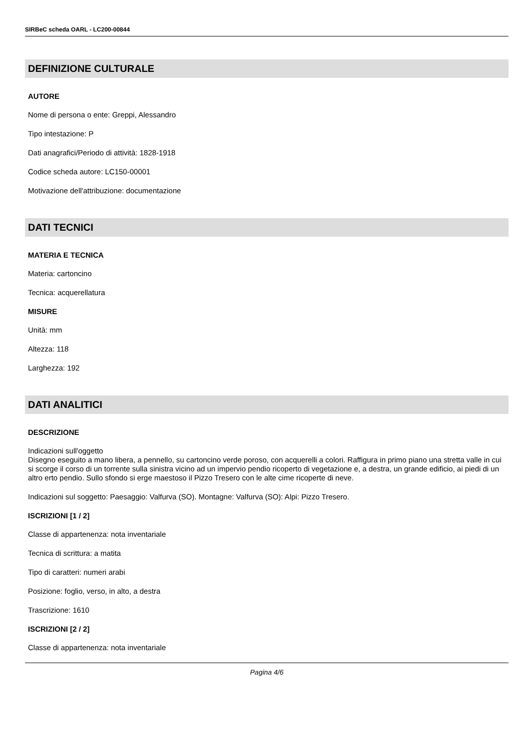SIRBeC scheda OARL - LC200-00844
DEFINIZIONE CULTURALE
AUTORE
Nome di persona o ente: Greppi, Alessandro
Tipo intestazione: P
Dati anagrafici/Periodo di attività: 1828-1918
Codice scheda autore: LC150-00001
Motivazione dell'attribuzione: documentazione
DATI TECNICI
MATERIA E TECNICA
Materia: cartoncino
Tecnica: acquerellatura
MISURE
Unità: mm
Altezza: 118
Larghezza: 192
DATI ANALITICI
DESCRIZIONE
Indicazioni sull'oggetto
Disegno eseguito a mano libera, a pennello, su cartoncino verde poroso, con acquerelli a colori. Raffigura in primo piano una stretta valle in cui si scorge il corso di un torrente sulla sinistra vicino ad un impervio pendio ricoperto di vegetazione e, a destra, un grande edificio, ai piedi di un altro erto pendio. Sullo sfondo si erge maestoso il Pizzo Tresero con le alte cime ricoperte di neve.
Indicazioni sul soggetto: Paesaggio: Valfurva (SO). Montagne: Valfurva (SO): Alpi: Pizzo Tresero.
ISCRIZIONI [1 / 2]
Classe di appartenenza: nota inventariale
Tecnica di scrittura: a matita
Tipo di caratteri: numeri arabi
Posizione: foglio, verso, in alto, a destra
Trascrizione: 1610
ISCRIZIONI [2 / 2]
Classe di appartenenza: nota inventariale
Pagina 4/6